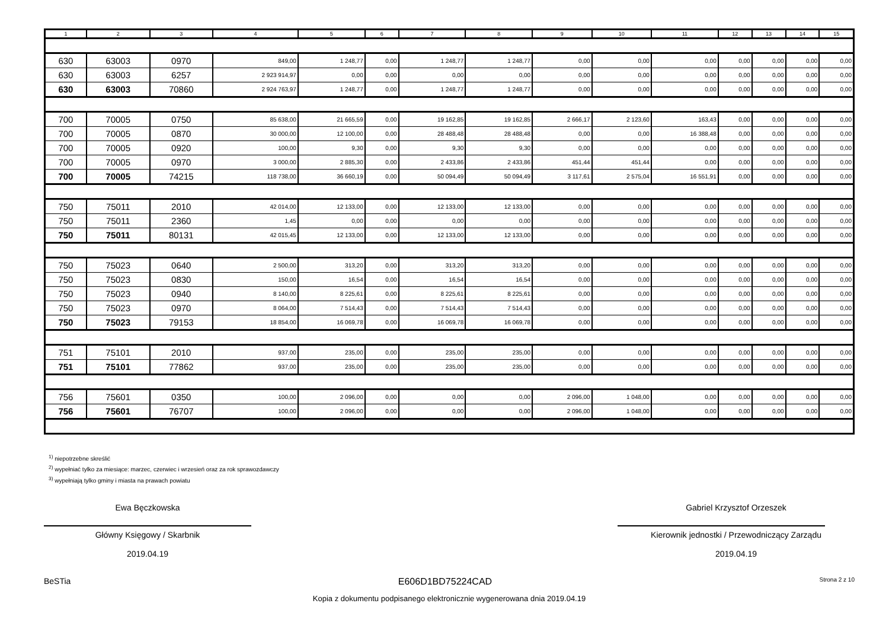| 1 | 2 | 3 | 4 | 5 | 6 | 7 | 8 | 9 | 10 | 11 | 12 | 13 | 14 | 15 |
| --- | --- | --- | --- | --- | --- | --- | --- | --- | --- | --- | --- | --- | --- | --- |
| 630 | 63003 | 0970 | 849,00 | 1 248,77 | 0,00 | 1 248,77 | 1 248,77 | 0,00 | 0,00 | 0,00 | 0,00 | 0,00 | 0,00 | 0,00 |
| 630 | 63003 | 6257 | 2 923 914,97 | 0,00 | 0,00 | 0,00 | 0,00 | 0,00 | 0,00 | 0,00 | 0,00 | 0,00 | 0,00 | 0,00 |
| 630 | 63003 | 70860 | 2 924 763,97 | 1 248,77 | 0,00 | 1 248,77 | 1 248,77 | 0,00 | 0,00 | 0,00 | 0,00 | 0,00 | 0,00 | 0,00 |
| 700 | 70005 | 0750 | 85 638,00 | 21 665,59 | 0,00 | 19 162,85 | 19 162,85 | 2 666,17 | 2 123,60 | 163,43 | 0,00 | 0,00 | 0,00 | 0,00 |
| 700 | 70005 | 0870 | 30 000,00 | 12 100,00 | 0,00 | 28 488,48 | 28 488,48 | 0,00 | 0,00 | 16 388,48 | 0,00 | 0,00 | 0,00 | 0,00 |
| 700 | 70005 | 0920 | 100,00 | 9,30 | 0,00 | 9,30 | 9,30 | 0,00 | 0,00 | 0,00 | 0,00 | 0,00 | 0,00 | 0,00 |
| 700 | 70005 | 0970 | 3 000,00 | 2 885,30 | 0,00 | 2 433,86 | 2 433,86 | 451,44 | 451,44 | 0,00 | 0,00 | 0,00 | 0,00 | 0,00 |
| 700 | 70005 | 74215 | 118 738,00 | 36 660,19 | 0,00 | 50 094,49 | 50 094,49 | 3 117,61 | 2 575,04 | 16 551,91 | 0,00 | 0,00 | 0,00 | 0,00 |
| 750 | 75011 | 2010 | 42 014,00 | 12 133,00 | 0,00 | 12 133,00 | 12 133,00 | 0,00 | 0,00 | 0,00 | 0,00 | 0,00 | 0,00 | 0,00 |
| 750 | 75011 | 2360 | 1,45 | 0,00 | 0,00 | 0,00 | 0,00 | 0,00 | 0,00 | 0,00 | 0,00 | 0,00 | 0,00 | 0,00 |
| 750 | 75011 | 80131 | 42 015,45 | 12 133,00 | 0,00 | 12 133,00 | 12 133,00 | 0,00 | 0,00 | 0,00 | 0,00 | 0,00 | 0,00 | 0,00 |
| 750 | 75023 | 0640 | 2 500,00 | 313,20 | 0,00 | 313,20 | 313,20 | 0,00 | 0,00 | 0,00 | 0,00 | 0,00 | 0,00 | 0,00 |
| 750 | 75023 | 0830 | 150,00 | 16,54 | 0,00 | 16,54 | 16,54 | 0,00 | 0,00 | 0,00 | 0,00 | 0,00 | 0,00 | 0,00 |
| 750 | 75023 | 0940 | 8 140,00 | 8 225,61 | 0,00 | 8 225,61 | 8 225,61 | 0,00 | 0,00 | 0,00 | 0,00 | 0,00 | 0,00 | 0,00 |
| 750 | 75023 | 0970 | 8 064,00 | 7 514,43 | 0,00 | 7 514,43 | 7 514,43 | 0,00 | 0,00 | 0,00 | 0,00 | 0,00 | 0,00 | 0,00 |
| 750 | 75023 | 79153 | 18 854,00 | 16 069,78 | 0,00 | 16 069,78 | 16 069,78 | 0,00 | 0,00 | 0,00 | 0,00 | 0,00 | 0,00 | 0,00 |
| 751 | 75101 | 2010 | 937,00 | 235,00 | 0,00 | 235,00 | 235,00 | 0,00 | 0,00 | 0,00 | 0,00 | 0,00 | 0,00 | 0,00 |
| 751 | 75101 | 77862 | 937,00 | 235,00 | 0,00 | 235,00 | 235,00 | 0,00 | 0,00 | 0,00 | 0,00 | 0,00 | 0,00 | 0,00 |
| 756 | 75601 | 0350 | 100,00 | 2 096,00 | 0,00 | 0,00 | 0,00 | 2 096,00 | 1 048,00 | 0,00 | 0,00 | 0,00 | 0,00 | 0,00 |
| 756 | 75601 | 76707 | 100,00 | 2 096,00 | 0,00 | 0,00 | 0,00 | 2 096,00 | 1 048,00 | 0,00 | 0,00 | 0,00 | 0,00 | 0,00 |
<sup>1)</sup> niepotrzebne skreślić
<sup>2)</sup> wypełniać tylko za miesiące: marzec, czerwiec i wrzesień oraz za rok sprawozdawczy
<sup>3)</sup> wypełniają tylko gminy i miasta na prawach powiatu
Ewa Bęczkowska
Główny Księgowy / Skarbnik
2019.04.19
Gabriel Krzysztof Orzeszek
Kierownik jednostki / Przewodniczący Zarządu
2019.04.19
BeSTia E606D1BD75224CAD Strona 2 z 10
Kopia z dokumentu podpisanego elektronicznie wygenerowana dnia 2019.04.19